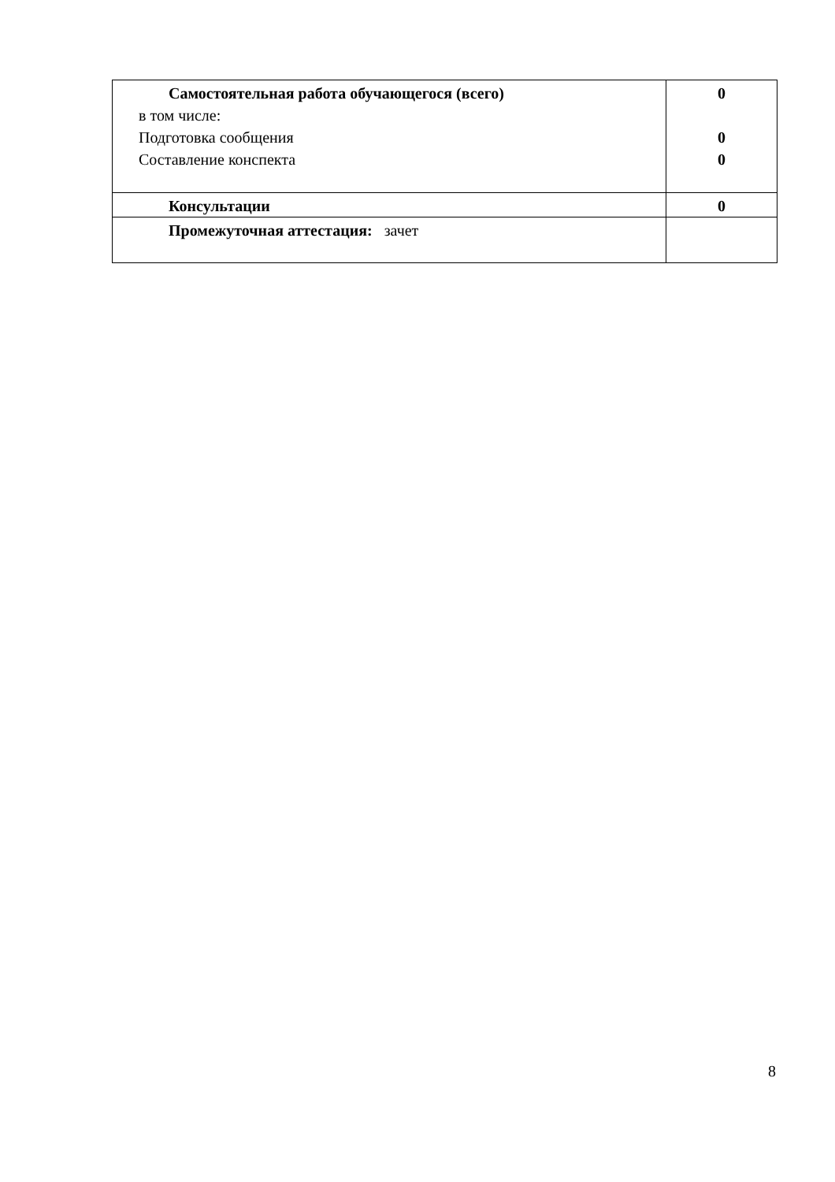| Самостоятельная работа обучающегося (всего) в том числе: Подготовка сообщения Составление конспекта | 0 0 0 |
| Консультации | 0 |
| Промежуточная аттестация: зачет | |
8